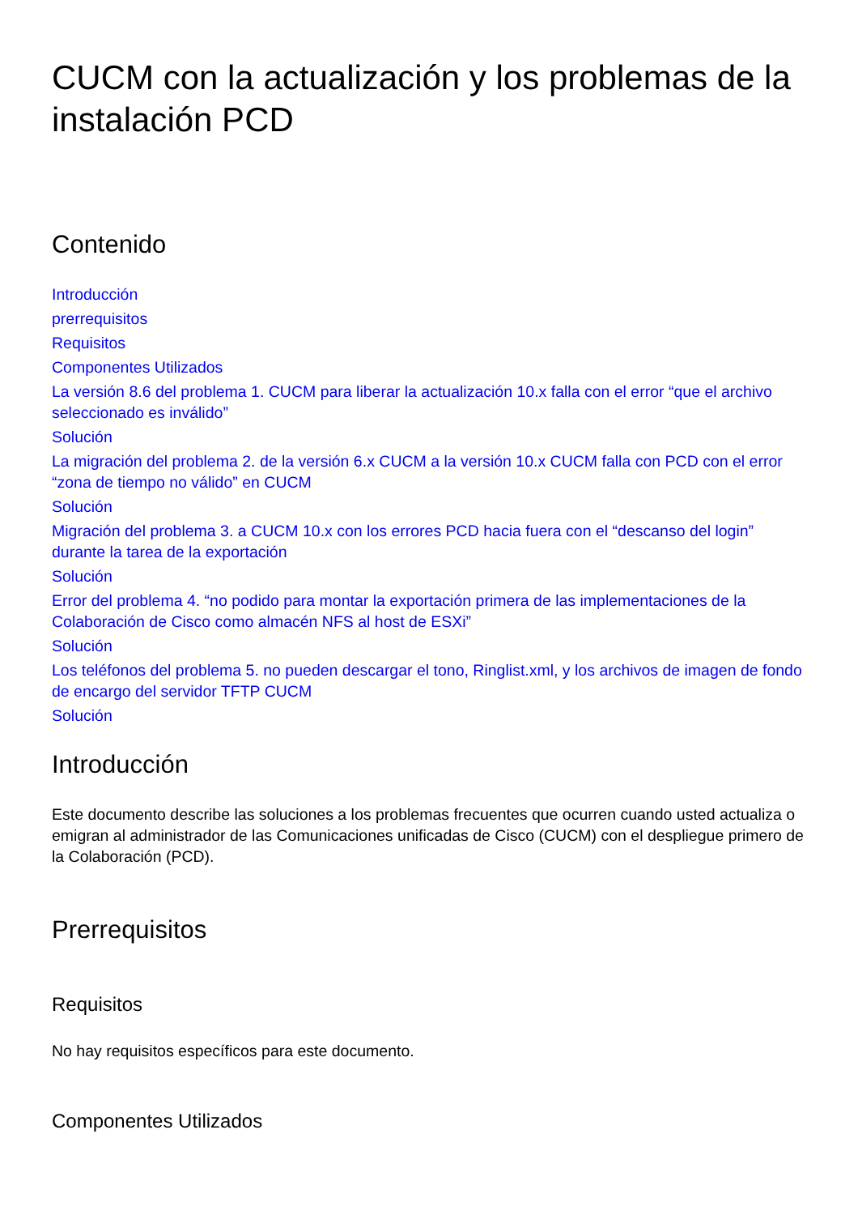CUCM con la actualización y los problemas de la instalación PCD
Contenido
Introducción
prerrequisitos
Requisitos
Componentes Utilizados
La versión 8.6 del problema 1. CUCM para liberar la actualización 10.x falla con el error “que el archivo seleccionado es inválido”
Solución
La migración del problema 2. de la versión 6.x CUCM a la versión 10.x CUCM falla con PCD con el error “zona de tiempo no válido” en CUCM
Solución
Migración del problema 3. a CUCM 10.x con los errores PCD hacia fuera con el “descanso del login” durante la tarea de la exportación
Solución
Error del problema 4. “no podido para montar la exportación primera de las implementaciones de la Colaboración de Cisco como almacén NFS al host de ESXi”
Solución
Los teléfonos del problema 5. no pueden descargar el tono, Ringlist.xml, y los archivos de imagen de fondo de encargo del servidor TFTP CUCM
Solución
Introducción
Este documento describe las soluciones a los problemas frecuentes que ocurren cuando usted actualiza o emigran al administrador de las Comunicaciones unificadas de Cisco (CUCM) con el despliegue primero de la Colaboración (PCD).
Prerrequisitos
Requisitos
No hay requisitos específicos para este documento.
Componentes Utilizados